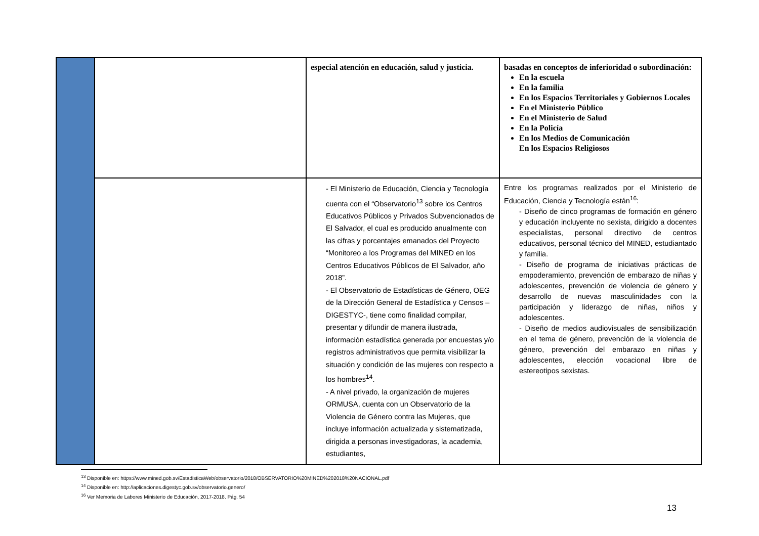| | | especial atención en educación, salud y justicia. | basadas en conceptos de inferioridad o subordinación: En la escuela En la familia En los Espacios Territoriales y Gobiernos Locales En el Ministerio Público En el Ministerio de Salud En la Policía En los Medios de Comunicación En los Espacios Religiosos |
| | | - El Ministerio de Educación, Ciencia y Tecnología cuenta con el “Observatorio<sup>13</sup> sobre los Centros Educativos Públicos y Privados Subvencionados de El Salvador, el cual es producido anualmente con las cifras y porcentajes emanados del Proyecto “Monitoreo a los Programas del MINED en los Centros Educativos Públicos de El Salvador, año 2018”. - El Observatorio de Estadísticas de Género, OEG de la Dirección General de Estadística y Censos –DIGESTYC-, tiene como finalidad compilar, presentar y difundir de manera ilustrada, información estadística generada por encuestas y/o registros administrativos que permita visibilizar la situación y condición de las mujeres con respecto a los hombres<sup>14</sup>. - A nivel privado, la organización de mujeres ORMUSA, cuenta con un Observatorio de la Violencia de Género contra las Mujeres, que incluye información actualizada y sistematizada, dirigida a personas investigadoras, la academia, estudiantes, | Entre los programas realizados por el Ministerio de Educación, Ciencia y Tecnología están<sup>16</sup>: - Diseño de cinco programas de formación en género y educación incluyente no sexista, dirigido a docentes especialistas, personal directivo de centros educativos, personal técnico del MINED, estudiantado y familia. - Diseño de programa de iniciativas prácticas de empoderamiento, prevención de embarazo de niñas y adolescentes, prevención de violencia de género y desarrollo de nuevas masculinidades con la participación y liderazgo de niñas, niños y adolescentes. - Diseño de medios audiovisuales de sensibilización en el tema de género, prevención de la violencia de género, prevención del embarazo en niñas y adolescentes, elección vocacional libre de estereotipos sexistas. |
<sup>13</sup> Disponible en: https://www.mined.gob.sv/EstadisticaWeb/observatorio/2018/OBSERVATORIO%20MINED%202018%20NACIONAL.pdf
<sup>14</sup> Disponible en: http://aplicaciones.digestyc.gob.sv/observatorio.genero/
<sup>16</sup> Ver Memoria de Labores Ministerio de Educación, 2017-2018. Pág. 54
13